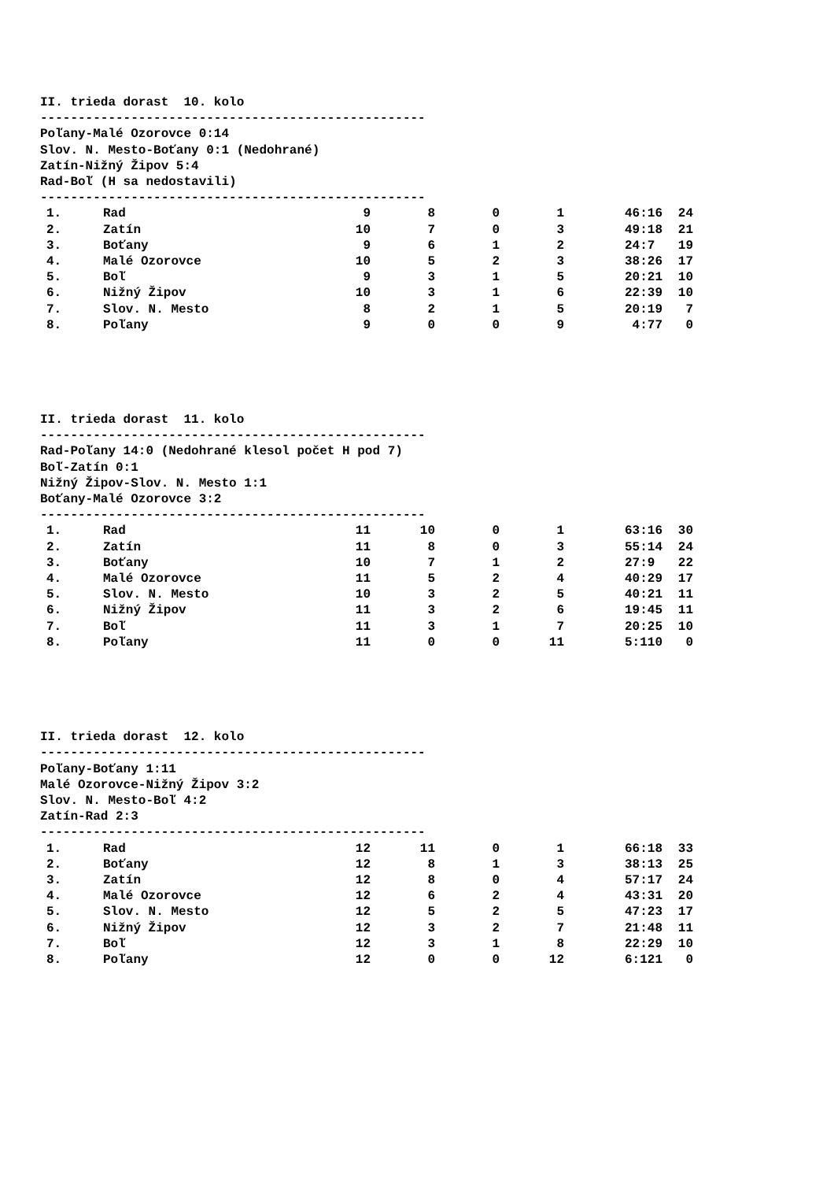II. trieda dorast 10. kolo
---------------------------------------------------
Poľany-Malé Ozorovce 0:14
Slov. N. Mesto-Boťany 0:1 (Nedohrané)
Zatín-Nižný Žipov 5:4
Rad-Boľ (H sa nedostavili)
---------------------------------------------------
| 1. | Rad | 9 | 8 | 0 | 1 | 46:16 | 24 |
| 2. | Zatín | 10 | 7 | 0 | 3 | 49:18 | 21 |
| 3. | Boťany | 9 | 6 | 1 | 2 | 24:7 | 19 |
| 4. | Malé Ozorovce | 10 | 5 | 2 | 3 | 38:26 | 17 |
| 5. | Boľ | 9 | 3 | 1 | 5 | 20:21 | 10 |
| 6. | Nižný Žipov | 10 | 3 | 1 | 6 | 22:39 | 10 |
| 7. | Slov. N. Mesto | 8 | 2 | 1 | 5 | 20:19 | 7 |
| 8. | Poľany | 9 | 0 | 0 | 9 | 4:77 | 0 |
II. trieda dorast 11. kolo
---------------------------------------------------
Rad-Poľany 14:0 (Nedohrané klesol počet H pod 7)
Boľ-Zatín 0:1
Nižný Žipov-Slov. N. Mesto 1:1
Boťany-Malé Ozorovce 3:2
---------------------------------------------------
| 1. | Rad | 11 | 10 | 0 | 1 | 63:16 | 30 |
| 2. | Zatín | 11 | 8 | 0 | 3 | 55:14 | 24 |
| 3. | Boťany | 10 | 7 | 1 | 2 | 27:9 | 22 |
| 4. | Malé Ozorovce | 11 | 5 | 2 | 4 | 40:29 | 17 |
| 5. | Slov. N. Mesto | 10 | 3 | 2 | 5 | 40:21 | 11 |
| 6. | Nižný Žipov | 11 | 3 | 2 | 6 | 19:45 | 11 |
| 7. | Boľ | 11 | 3 | 1 | 7 | 20:25 | 10 |
| 8. | Poľany | 11 | 0 | 0 | 11 | 5:110 | 0 |
II. trieda dorast 12. kolo
---------------------------------------------------
Poľany-Boťany 1:11
Malé Ozorovce-Nižný Žipov 3:2
Slov. N. Mesto-Boľ 4:2
Zatín-Rad 2:3
---------------------------------------------------
| 1. | Rad | 12 | 11 | 0 | 1 | 66:18 | 33 |
| 2. | Boťany | 12 | 8 | 1 | 3 | 38:13 | 25 |
| 3. | Zatín | 12 | 8 | 0 | 4 | 57:17 | 24 |
| 4. | Malé Ozorovce | 12 | 6 | 2 | 4 | 43:31 | 20 |
| 5. | Slov. N. Mesto | 12 | 5 | 2 | 5 | 47:23 | 17 |
| 6. | Nižný Žipov | 12 | 3 | 2 | 7 | 21:48 | 11 |
| 7. | Boľ | 12 | 3 | 1 | 8 | 22:29 | 10 |
| 8. | Poľany | 12 | 0 | 0 | 12 | 6:121 | 0 |